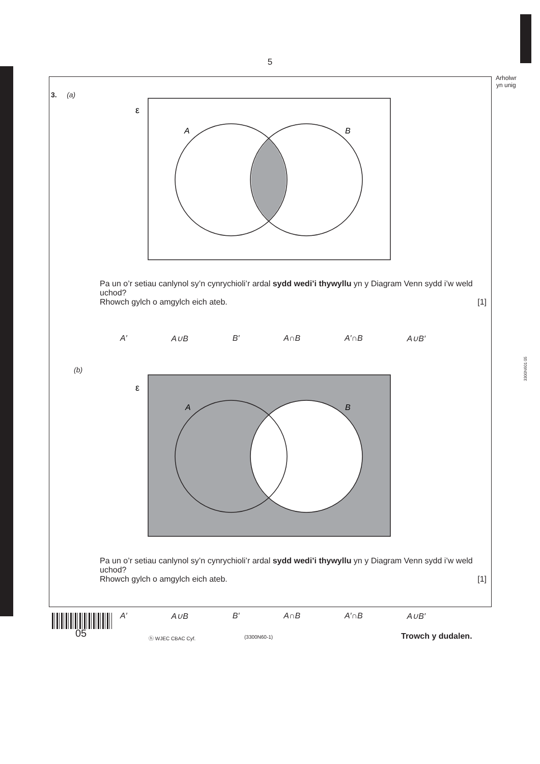5
Arholwr
yn unig
3300N601 05
3. (a)
ε
A
B
Pa un o’r setiau canlynol sy’n cynrychioli’r ardal sydd wedi’i thywyllu yn y Diagram Venn sydd i’w weld uchod?
Rhowch gylch o amgylch eich ateb. [1]
A′ A∪B B′ A∩B A′∩B A∪B′
(b)
ε
A
B
Pa un o’r setiau canlynol sy’n cynrychioli’r ardal sydd wedi’i thywyllu yn y Diagram Venn sydd i’w weld uchod?
Rhowch gylch o amgylch eich ateb. [1]
A′ A∪B B′ A∩B A′∩B A∪B′
05 ⓗ WJEC CBAC Cyf. (3300N60-1) Trowch y dudalen.